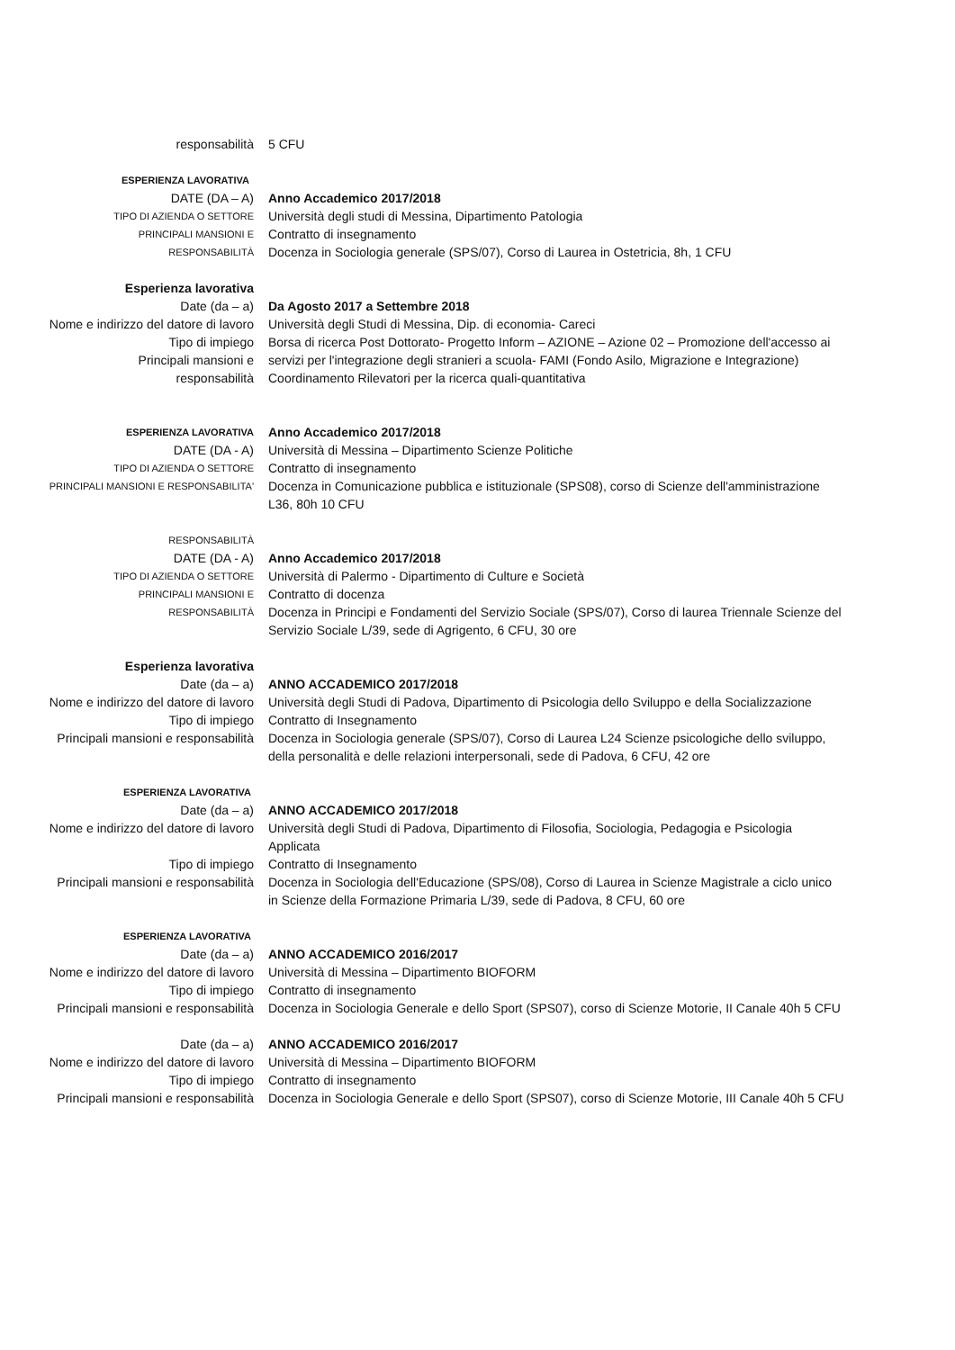responsabilità 5 CFU
ESPERIENZA LAVORATIVA
DATE (DA – A) Anno Accademico 2017/2018
TIPO DI AZIENDA O SETTORE
Università degli studi di Messina, Dipartimento Patologia
PRINCIPALI MANSIONI E
Contratto di insegnamento
RESPONSABILITÀ
Docenza in Sociologia generale (SPS/07), Corso di Laurea in Ostetricia, 8h, 1 CFU
Esperienza lavorativa
Date (da – a) Da Agosto 2017 a Settembre 2018
Nome e indirizzo del datore di lavoro
Università degli Studi di Messina, Dip. di economia- Careci
Tipo di impiego
Principali mansioni e
responsabilità
Borsa di ricerca Post Dottorato- Progetto Inform – AZIONE – Azione 02 – Promozione dell'accesso ai servizi per l'integrazione degli stranieri a scuola- FAMI (Fondo Asilo, Migrazione e Integrazione)
Coordinamento Rilevatori per la ricerca quali-quantitativa
ESPERIENZA LAVORATIVA
Anno Accademico 2017/2018
DATE (DA - A) Università di Messina – Dipartimento Scienze Politiche
TIPO DI AZIENDA O SETTORE
Contratto di insegnamento
PRINCIPALI MANSIONI E RESPONSABILITA'
Docenza in Comunicazione pubblica e istituzionale (SPS08), corso di Scienze dell'amministrazione L36, 80h 10 CFU
RESPONSABILITÀ
DATE (DA - A) Anno Accademico 2017/2018
TIPO DI AZIENDA O SETTORE
Università di Palermo - Dipartimento di Culture e Società
PRINCIPALI MANSIONI E
Contratto di docenza
RESPONSABILITÀ
Docenza in Principi e Fondamenti del Servizio Sociale (SPS/07), Corso di laurea Triennale Scienze del Servizio Sociale L/39, sede di Agrigento, 6 CFU, 30 ore
Esperienza lavorativa
Date (da – a) ANNO ACCADEMICO 2017/2018
Nome e indirizzo del datore di lavoro
Università degli Studi di Padova, Dipartimento di Psicologia dello Sviluppo e della Socializzazione
Tipo di impiego Contratto di Insegnamento
Principali mansioni e responsabilità
Docenza in Sociologia generale (SPS/07), Corso di Laurea L24 Scienze psicologiche dello sviluppo, della personalità e delle relazioni interpersonali, sede di Padova, 6 CFU, 42 ore
ESPERIENZA LAVORATIVA
Date (da – a) ANNO ACCADEMICO 2017/2018
Nome e indirizzo del datore di lavoro
Università degli Studi di Padova, Dipartimento di Filosofia, Sociologia, Pedagogia e Psicologia Applicata
Tipo di impiego Contratto di Insegnamento
Principali mansioni e responsabilità
Docenza in Sociologia dell'Educazione (SPS/08), Corso di Laurea in Scienze Magistrale a ciclo unico in Scienze della Formazione Primaria L/39, sede di Padova, 8 CFU, 60 ore
ESPERIENZA LAVORATIVA
Date (da – a) ANNO ACCADEMICO 2016/2017
Nome e indirizzo del datore di lavoro
Università di Messina – Dipartimento BIOFORM
Tipo di impiego Contratto di insegnamento
Principali mansioni e responsabilità
Docenza in Sociologia Generale e dello Sport (SPS07), corso di Scienze Motorie, II Canale 40h 5 CFU
Date (da – a) ANNO ACCADEMICO 2016/2017
Nome e indirizzo del datore di lavoro
Università di Messina – Dipartimento BIOFORM
Tipo di impiego Contratto di insegnamento
Principali mansioni e responsabilità
Docenza in Sociologia Generale e dello Sport (SPS07), corso di Scienze Motorie, III Canale 40h 5 CFU